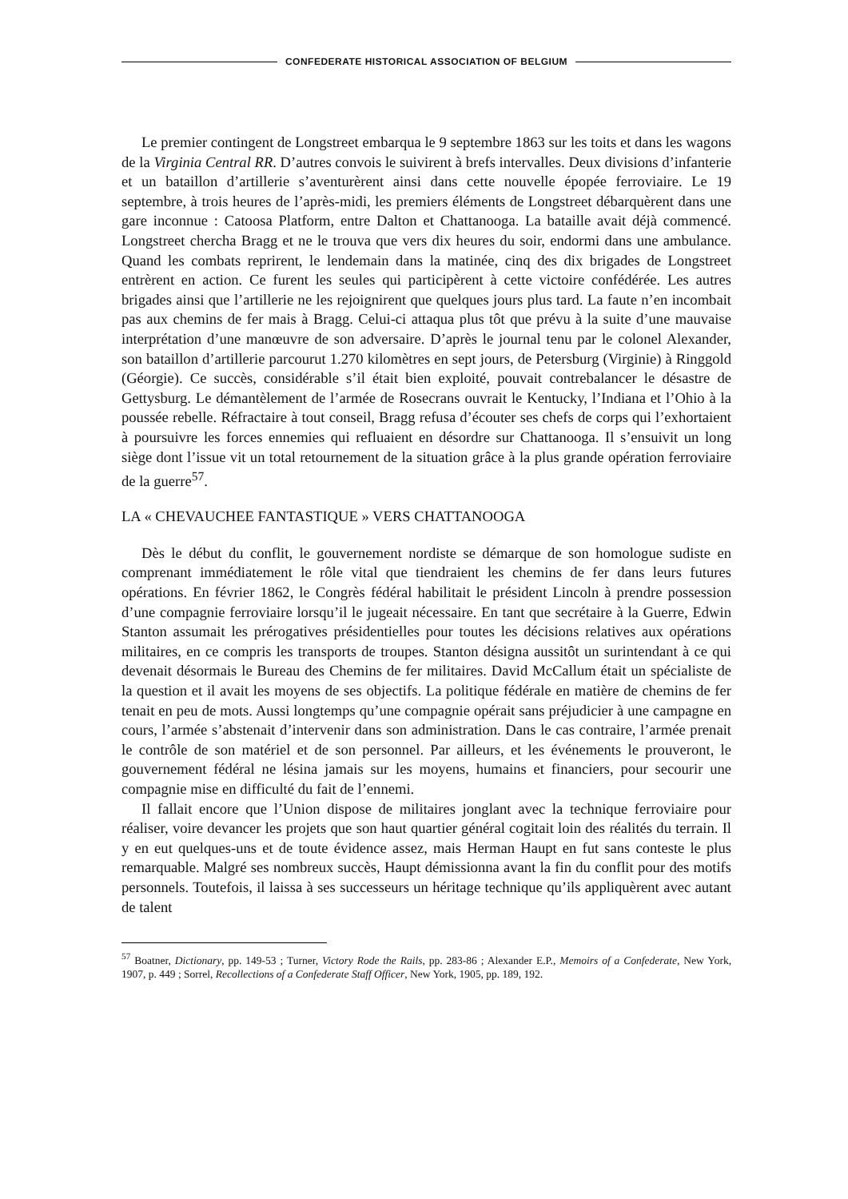CONFEDERATE HISTORICAL ASSOCIATION OF BELGIUM
Le premier contingent de Longstreet embarqua le 9 septembre 1863 sur les toits et dans les wagons de la Virginia Central RR. D’autres convois le suivirent à brefs intervalles. Deux divisions d’infanterie et un bataillon d’artillerie s’aventurèrent ainsi dans cette nouvelle épopée ferroviaire. Le 19 septembre, à trois heures de l’après-midi, les premiers éléments de Longstreet débarquèrent dans une gare inconnue : Catoosa Platform, entre Dalton et Chattanooga. La bataille avait déjà commencé. Longstreet chercha Bragg et ne le trouva que vers dix heures du soir, endormi dans une ambulance. Quand les combats reprirent, le lendemain dans la matinée, cinq des dix brigades de Longstreet entrèrent en action. Ce furent les seules qui participèrent à cette victoire confédérée. Les autres brigades ainsi que l’artillerie ne les rejoignirent que quelques jours plus tard. La faute n’en incombait pas aux chemins de fer mais à Bragg. Celui-ci attaqua plus tôt que prévu à la suite d’une mauvaise interprétation d’une manœuvre de son adversaire. D’après le journal tenu par le colonel Alexander, son bataillon d’artillerie parcourut 1.270 kilomètres en sept jours, de Petersburg (Virginie) à Ringgold (Géorgie). Ce succès, considérable s’il était bien exploité, pouvait contrebalancer le désastre de Gettysburg. Le démantèlement de l’armée de Rosecrans ouvrait le Kentucky, l’Indiana et l’Ohio à la poussée rebelle. Réfractaire à tout conseil, Bragg refusa d’écouter ses chefs de corps qui l’exhortaient à poursuivre les forces ennemies qui refluaient en désordre sur Chattanooga. Il s’ensuivit un long siège dont l’issue vit un total retournement de la situation grâce à la plus grande opération ferroviaire de la guerre<sup>57</sup>.
LA « CHEVAUCHEE FANTASTIQUE » VERS CHATTANOOGA
Dès le début du conflit, le gouvernement nordiste se démarque de son homologue sudiste en comprenant immédiatement le rôle vital que tiendraient les chemins de fer dans leurs futures opérations. En février 1862, le Congrès fédéral habilitait le président Lincoln à prendre possession d’une compagnie ferroviaire lorsqu’il le jugeait nécessaire. En tant que secrétaire à la Guerre, Edwin Stanton assumait les prérogatives présidentielles pour toutes les décisions relatives aux opérations militaires, en ce compris les transports de troupes. Stanton désigna aussitôt un surintendant à ce qui devenait désormais le Bureau des Chemins de fer militaires. David McCallum était un spécialiste de la question et il avait les moyens de ses objectifs. La politique fédérale en matière de chemins de fer tenait en peu de mots. Aussi longtemps qu’une compagnie opérait sans préjudicier à une campagne en cours, l’armée s’abstenait d’intervenir dans son administration. Dans le cas contraire, l’armée prenait le contrôle de son matériel et de son personnel. Par ailleurs, et les événements le prouveront, le gouvernement fédéral ne lésina jamais sur les moyens, humains et financiers, pour secourir une compagnie mise en difficulté du fait de l’ennemi.
Il fallait encore que l’Union dispose de militaires jonglant avec la technique ferroviaire pour réaliser, voire devancer les projets que son haut quartier général cogitait loin des réalités du terrain. Il y en eut quelques-uns et de toute évidence assez, mais Herman Haupt en fut sans conteste le plus remarquable. Malgré ses nombreux succès, Haupt démissionna avant la fin du conflit pour des motifs personnels. Toutefois, il laissa à ses successeurs un héritage technique qu’ils appliquèrent avec autant de talent
<sup>57</sup> Boatner, Dictionary, pp. 149-53 ; Turner, Victory Rode the Rails, pp. 283-86 ; Alexander E.P., Memoirs of a Confederate, New York, 1907, p. 449 ; Sorrel, Recollections of a Confederate Staff Officer, New York, 1905, pp. 189, 192.